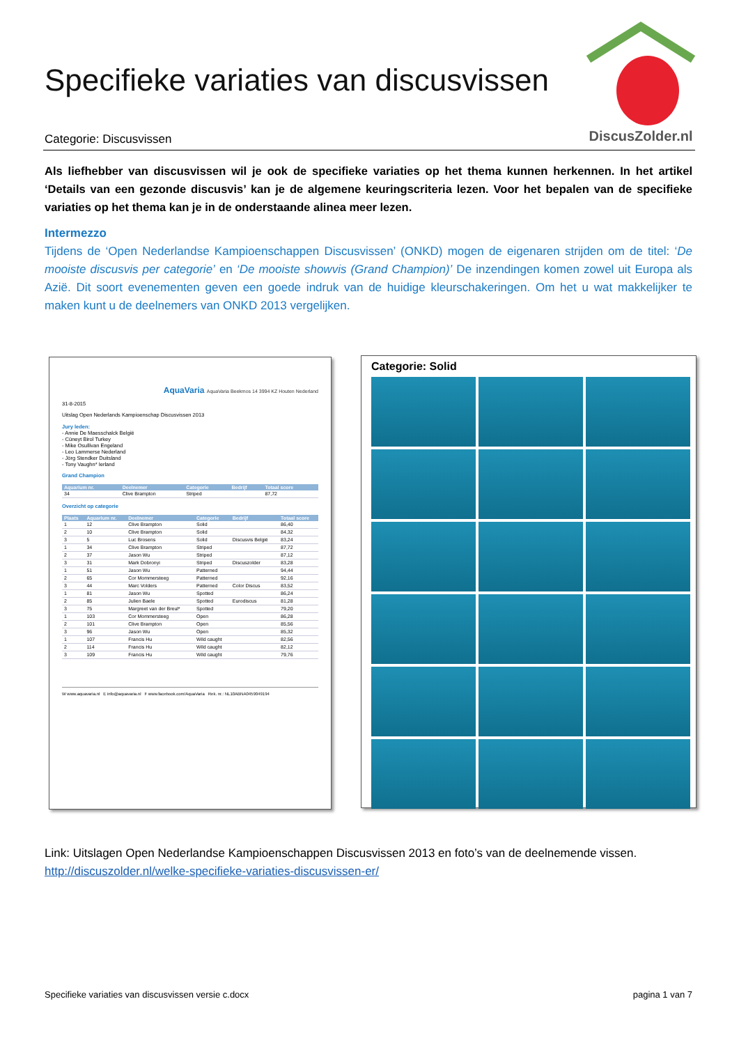Specifieke variaties van discusvissen
DiscusZolder.nl
Categorie: Discusvissen
Als liefhebber van discusvissen wil je ook de specifieke variaties op het thema kunnen herkennen. In het artikel ‘Details van een gezonde discusvis’ kan je de algemene keuringscriteria lezen. Voor het bepalen van de specifieke variaties op het thema kan je in de onderstaande alinea meer lezen.
Intermezzo
Tijdens de ‘Open Nederlandse Kampioenschappen Discusvissen’ (ONKD) mogen de eigenaren strijden om de titel: ‘De mooiste discusvis per categorie’ en ‘De mooiste showvis (Grand Champion)’ De inzendingen komen zowel uit Europa als Azië. Dit soort evenementen geven een goede indruk van de huidige kleurschakeringen. Om het u wat makkelijker te maken kunt u de deelnemers van ONKD 2013 vergelijken.
AquaVaria AquaVaria Beekmos 14 3994 KZ Houten Nederland
31-8-2015
Uitslag Open Nederlands Kampioenschap Discusvissen 2013
Jury leden:
- Annie De Maesschalck België
- Cüneyt Birol Turkey
- Mike Osullivan Engeland
- Leo Lammerse Nederland
- Jörg Stendker Duitsland
- Tony Vaughn* Ierland
Grand Champion
| Aquarium nr. | Deelnemer | Categorie | Bedrijf | Totaal score |
| --- | --- | --- | --- | --- |
| 34 | Clive Brampton | Striped | | 87,72 |
Overzicht op categorie
| Plaats | Aquarium nr. | Deelnemer | Categorie | Bedrijf | Totaal score |
| --- | --- | --- | --- | --- | --- |
| 1 | 12 | Clive Brampton | Solid | | 86,40 |
| 2 | 10 | Clive Brampton | Solid | | 84,32 |
| 3 | 5 | Luc Brosens | Solid | Discusvis België | 83,24 |
| 1 | 34 | Clive Brampton | Striped | | 87,72 |
| 2 | 37 | Jason Wu | Striped | | 87,12 |
| 3 | 31 | Mark Dobronyi | Striped | Discuszolder | 83,28 |
| 1 | 51 | Jason Wu | Patterned | | 94,44 |
| 2 | 65 | Cor Mommersteeg | Patterned | | 92,16 |
| 3 | 44 | Marc Volders | Patterned | Color Discus | 83,52 |
| 1 | 81 | Jason Wu | Spotted | | 86,24 |
| 2 | 85 | Julien Baele | Spotted | Eurodiscus | 81,28 |
| 3 | 75 | Margreet van der Breul* | Spotted | | 79,20 |
| 1 | 103 | Cor Mommersteeg | Open | | 86,28 |
| 2 | 101 | Clive Brampton | Open | | 85,56 |
| 3 | 96 | Jason Wu | Open | | 85,32 |
| 1 | 107 | Francis Hu | Wild caught | | 82,56 |
| 2 | 114 | Francis Hu | Wild caught | | 82,12 |
| 3 | 109 | Francis Hu | Wild caught | | 79,76 |
W www.aquavaria.nl E info@aquavaria.nl F www.facebook.com/AquaVaria Rek. nr.: NL10ABNA0459049194
Categorie: Solid
Link: Uitslagen Open Nederlandse Kampioenschappen Discusvissen 2013 en foto’s van de deelnemende vissen.
http://discuszolder.nl/welke-specifieke-variaties-discusvissen-er/
Specifieke variaties van discusvissen versie c.docx pagina 1 van 7